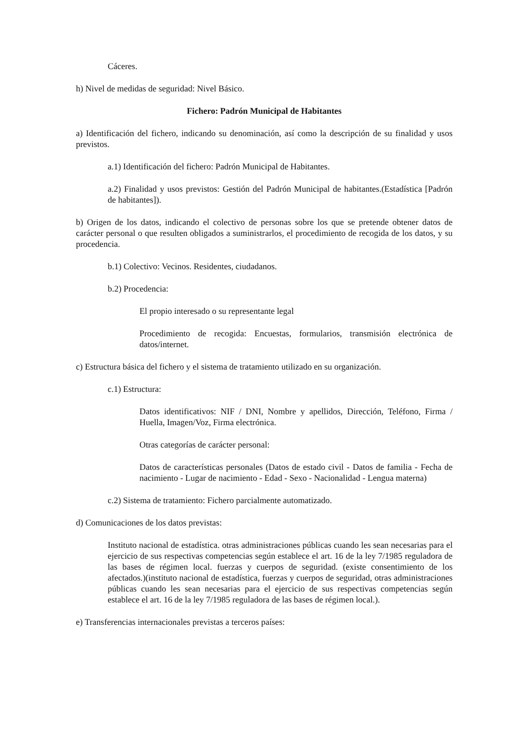Cáceres.
h) Nivel de medidas de seguridad: Nivel Básico.
Fichero: Padrón Municipal de Habitantes
a) Identificación del fichero, indicando su denominación, así como la descripción de su finalidad y usos previstos.
a.1) Identificación del fichero: Padrón Municipal de Habitantes.
a.2) Finalidad y usos previstos: Gestión del Padrón Municipal de habitantes.(Estadística [Padrón de habitantes]).
b) Origen de los datos, indicando el colectivo de personas sobre los que se pretende obtener datos de carácter personal o que resulten obligados a suministrarlos, el procedimiento de recogida de los datos, y su procedencia.
b.1) Colectivo: Vecinos. Residentes, ciudadanos.
b.2) Procedencia:
El propio interesado o su representante legal
Procedimiento de recogida: Encuestas, formularios, transmisión electrónica de datos/internet.
c) Estructura básica del fichero y el sistema de tratamiento utilizado en su organización.
c.1) Estructura:
Datos identificativos: NIF / DNI, Nombre y apellidos, Dirección, Teléfono, Firma / Huella, Imagen/Voz, Firma electrónica.
Otras categorías de carácter personal:
Datos de características personales (Datos de estado civil - Datos de familia - Fecha de nacimiento - Lugar de nacimiento - Edad - Sexo - Nacionalidad - Lengua materna)
c.2) Sistema de tratamiento: Fichero parcialmente automatizado.
d) Comunicaciones de los datos previstas:
Instituto nacional de estadística. otras administraciones públicas cuando les sean necesarias para el ejercicio de sus respectivas competencias según establece el art. 16 de la ley 7/1985 reguladora de las bases de régimen local. fuerzas y cuerpos de seguridad. (existe consentimiento de los afectados.)(instituto nacional de estadística, fuerzas y cuerpos de seguridad, otras administraciones públicas cuando les sean necesarias para el ejercicio de sus respectivas competencias según establece el art. 16 de la ley 7/1985 reguladora de las bases de régimen local.).
e) Transferencias internacionales previstas a terceros países: